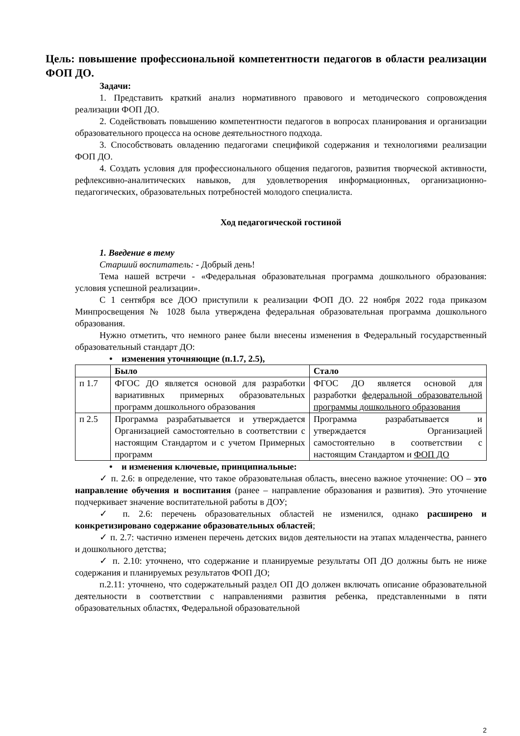Цель: повышение профессиональной компетентности педагогов в области реализации ФОП ДО.
Задачи:
1. Представить краткий анализ нормативного правового и методического сопровождения реализации ФОП ДО.
2. Содействовать повышению компетентности педагогов в вопросах планирования и организации образовательного процесса на основе деятельностного подхода.
3. Способствовать овладению педагогами спецификой содержания и технологиями реализации ФОП ДО.
4. Создать условия для профессионального общения педагогов, развития творческой активности, рефлексивно-аналитических навыков, для удовлетворения информационных, организационно-педагогических, образовательных потребностей молодого специалиста.
Ход педагогической гостиной
1. Введение в тему
Старший воспитатель: - Добрый день!
Тема нашей встречи - «Федеральная образовательная программа дошкольного образования: условия успешной реализации».
С 1 сентября все ДОО приступили к реализации ФОП ДО. 22 ноября 2022 года приказом Минпросвещения № 1028 была утверждена федеральная образовательная программа дошкольного образования.
Нужно отметить, что немного ранее были внесены изменения в Федеральный государственный образовательный стандарт ДО:
• изменения уточняющие (п.1.7, 2.5),
| | Было | Стало |
| --- | --- | --- |
| п 1.7 | ФГОС ДО является основой для разработки вариативных примерных образовательных программ дошкольного образования | ФГОС ДО является основой для разработки федеральной образовательной программы дошкольного образования |
| п 2.5 | Программа разрабатывается и утверждается Организацией самостоятельно в соответствии с настоящим Стандартом и с учетом Примерных программ | Программа разрабатывается и утверждается Организацией самостоятельно в соответствии с настоящим Стандартом и ФОП ДО |
• и изменения ключевые, принципиальные:
✓ п. 2.6: в определение, что такое образовательная область, внесено важное уточнение: ОО – это направление обучения и воспитания (ранее – направление образования и развития). Это уточнение подчеркивает значение воспитательной работы в ДОУ;
✓ п. 2.6: перечень образовательных областей не изменился, однако расширено и конкретизировано содержание образовательных областей;
✓ п. 2.7: частично изменен перечень детских видов деятельности на этапах младенчества, раннего и дошкольного детства;
✓ п. 2.10: уточнено, что содержание и планируемые результаты ОП ДО должны быть не ниже содержания и планируемых результатов ФОП ДО;
п.2.11: уточнено, что содержательный раздел ОП ДО должен включать описание образовательной деятельности в соответствии с направлениями развития ребенка, представленными в пяти образовательных областях, Федеральной образовательной
2